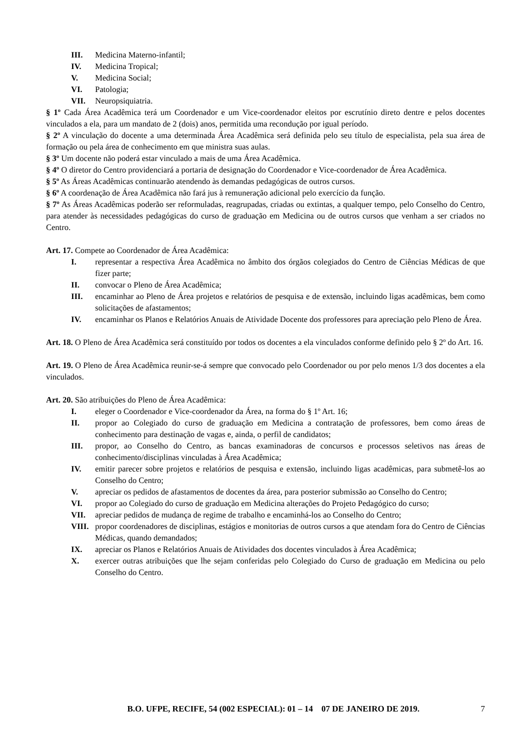III. Medicina Materno-infantil;
IV. Medicina Tropical;
V. Medicina Social;
VI. Patologia;
VII. Neuropsiquiatria.
§ 1º Cada Área Acadêmica terá um Coordenador e um Vice-coordenador eleitos por escrutínio direto dentre e pelos docentes vinculados a ela, para um mandato de 2 (dois) anos, permitida uma recondução por igual período.
§ 2º A vinculação do docente a uma determinada Área Acadêmica será definida pelo seu título de especialista, pela sua área de formação ou pela área de conhecimento em que ministra suas aulas.
§ 3º Um docente não poderá estar vinculado a mais de uma Área Acadêmica.
§ 4º O diretor do Centro providenciará a portaria de designação do Coordenador e Vice-coordenador de Área Acadêmica.
§ 5º As Áreas Acadêmicas continuarão atendendo às demandas pedagógicas de outros cursos.
§ 6º A coordenação de Área Acadêmica não fará jus à remuneração adicional pelo exercício da função.
§ 7º As Áreas Acadêmicas poderão ser reformuladas, reagrupadas, criadas ou extintas, a qualquer tempo, pelo Conselho do Centro, para atender às necessidades pedagógicas do curso de graduação em Medicina ou de outros cursos que venham a ser criados no Centro.
Art. 17. Compete ao Coordenador de Área Acadêmica:
I. representar a respectiva Área Acadêmica no âmbito dos órgãos colegiados do Centro de Ciências Médicas de que fizer parte;
II. convocar o Pleno de Área Acadêmica;
III. encaminhar ao Pleno de Área projetos e relatórios de pesquisa e de extensão, incluindo ligas acadêmicas, bem como solicitações de afastamentos;
IV. encaminhar os Planos e Relatórios Anuais de Atividade Docente dos professores para apreciação pelo Pleno de Área.
Art. 18. O Pleno de Área Acadêmica será constituído por todos os docentes a ela vinculados conforme definido pelo § 2º do Art. 16.
Art. 19. O Pleno de Área Acadêmica reunir-se-á sempre que convocado pelo Coordenador ou por pelo menos 1/3 dos docentes a ela vinculados.
Art. 20. São atribuições do Pleno de Área Acadêmica:
I. eleger o Coordenador e Vice-coordenador da Área, na forma do § 1º Art. 16;
II. propor ao Colegiado do curso de graduação em Medicina a contratação de professores, bem como áreas de conhecimento para destinação de vagas e, ainda, o perfil de candidatos;
III. propor, ao Conselho do Centro, as bancas examinadoras de concursos e processos seletivos nas áreas de conhecimento/disciplinas vinculadas à Área Acadêmica;
IV. emitir parecer sobre projetos e relatórios de pesquisa e extensão, incluindo ligas acadêmicas, para submetê-los ao Conselho do Centro;
V. apreciar os pedidos de afastamentos de docentes da área, para posterior submissão ao Conselho do Centro;
VI. propor ao Colegiado do curso de graduação em Medicina alterações do Projeto Pedagógico do curso;
VII. apreciar pedidos de mudança de regime de trabalho e encaminhá-los ao Conselho do Centro;
VIII. propor coordenadores de disciplinas, estágios e monitorias de outros cursos a que atendam fora do Centro de Ciências Médicas, quando demandados;
IX. apreciar os Planos e Relatórios Anuais de Atividades dos docentes vinculados à Área Acadêmica;
X. exercer outras atribuições que lhe sejam conferidas pelo Colegiado do Curso de graduação em Medicina ou pelo Conselho do Centro.
B.O. UFPE, RECIFE, 54 (002 ESPECIAL): 01 – 14 07 DE JANEIRO DE 2019. 7